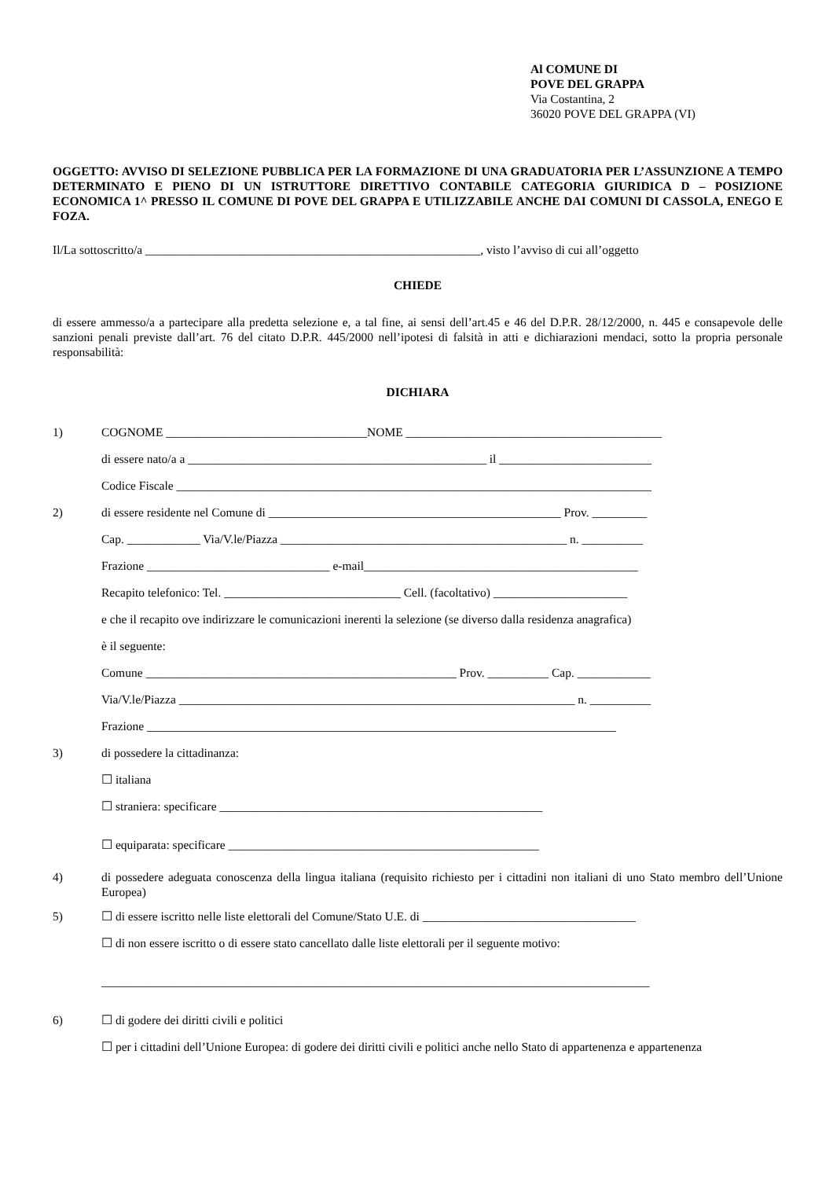Al COMUNE DI
POVE DEL GRAPPA
Via Costantina, 2
36020 POVE DEL GRAPPA (VI)
OGGETTO: AVVISO DI SELEZIONE PUBBLICA PER LA FORMAZIONE DI UNA GRADUATORIA PER L’ASSUNZIONE A TEMPO DETERMINATO E PIENO DI UN ISTRUTTORE DIRETTIVO CONTABILE CATEGORIA GIURIDICA D – POSIZIONE ECONOMICA 1^ PRESSO IL COMUNE DI POVE DEL GRAPPA E UTILIZZABILE ANCHE DAI COMUNI DI CASSOLA, ENEGO E FOZA.
Il/La sottoscritto/a _______________________________________________________, visto l’avviso di cui all’oggetto
CHIEDE
di essere ammesso/a a partecipare alla predetta selezione e, a tal fine, ai sensi dell’art.45 e 46 del D.P.R. 28/12/2000, n. 445 e consapevole delle sanzioni penali previste dall’art. 76 del citato D.P.R. 445/2000 nell’ipotesi di falsità in atti e dichiarazioni mendaci, sotto la propria personale responsabilità:
DICHIARA
1) COGNOME _________________________________NOME __________________________________________
di essere nato/a a _________________________________________________ il _________________________
Codice Fiscale ______________________________________________________________________________
2) di essere residente nel Comune di ________________________________________________ Prov. _________
Cap. ____________ Via/V.le/Piazza _______________________________________________ n. __________
Frazione ______________________________ e-mail_____________________________________________
Recapito telefonico: Tel. _____________________________ Cell. (facoltativo) ______________________
e che il recapito ove indirizzare le comunicazioni inerenti la selezione (se diverso dalla residenza anagrafica)
è il seguente:
Comune ___________________________________________________ Prov. __________ Cap. ____________
Via/V.le/Piazza _________________________________________________________________ n. __________
Frazione _____________________________________________________________________________
3) di possedere la cittadinanza:
☐ italiana
☐ straniera: specificare _____________________________________________________
☐ equiparata: specificare ___________________________________________________
4) di possedere adeguata conoscenza della lingua italiana (requisito richiesto per i cittadini non italiani di uno Stato membro dell’Unione Europea)
5) ☐ di essere iscritto nelle liste elettorali del Comune/Stato U.E. di ___________________________________
☐ di non essere iscritto o di essere stato cancellato dalle liste elettorali per il seguente motivo:
__________________________________________________________________________________________
6) ☐ di godere dei diritti civili e politici
☐ per i cittadini dell’Unione Europea: di godere dei diritti civili e politici anche nello Stato di appartenenza e appartenenza